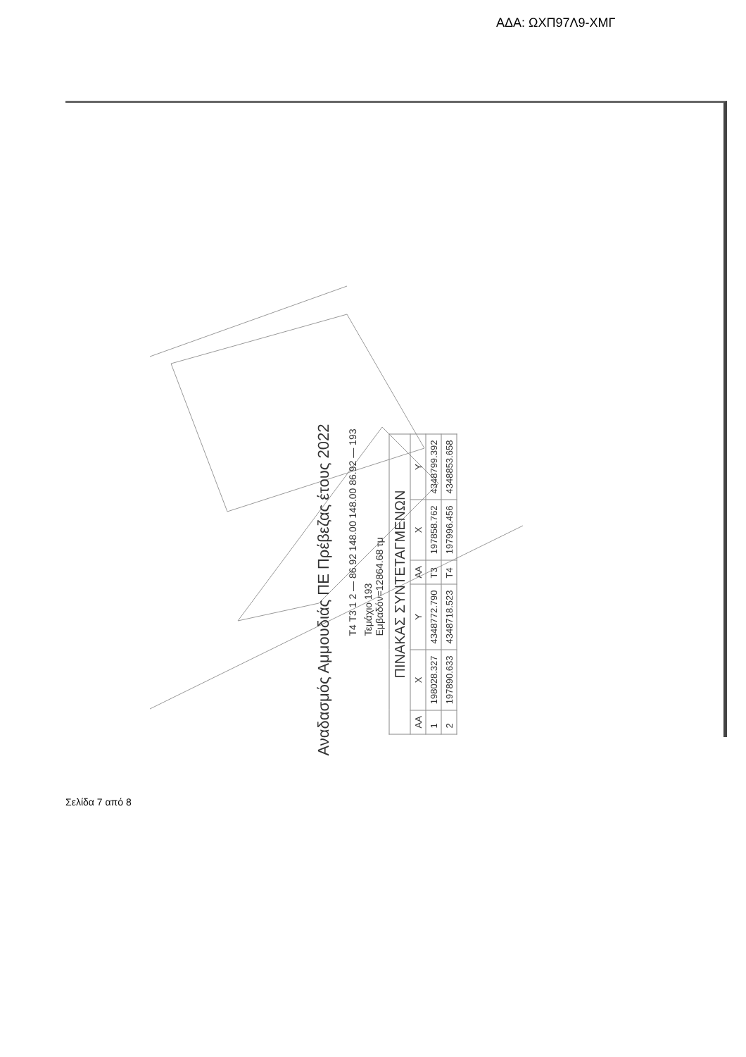ΑΔΑ: ΩΧΠ97Λ9-ΧΜΓ
Αναδασμός Αμμουδιάς ΠΕ Πρέβεζας έτους 2022
Τ4 Τ3 1 2 — 86.92 148.00 148.00 86.92 — 193
Τεμάχιο 193
Εμβαδόν=12864.68 τμ
| ΠΙΝΑΚΑΣ ΣΥΝΤΕΤΑΓΜΕΝΩΝ | | | | | |
| --- | --- | --- | --- | --- | --- |
| ΑΑ | Χ | Υ | ΑΑ | Χ | Υ |
| 1 | 198028.327 | 4348772.790 | Τ3 | 197858.762 | 4348799.392 |
| 2 | 197890.633 | 4348718.523 | Τ4 | 197996.456 | 4348853.658 |
Σελίδα 7 από 8